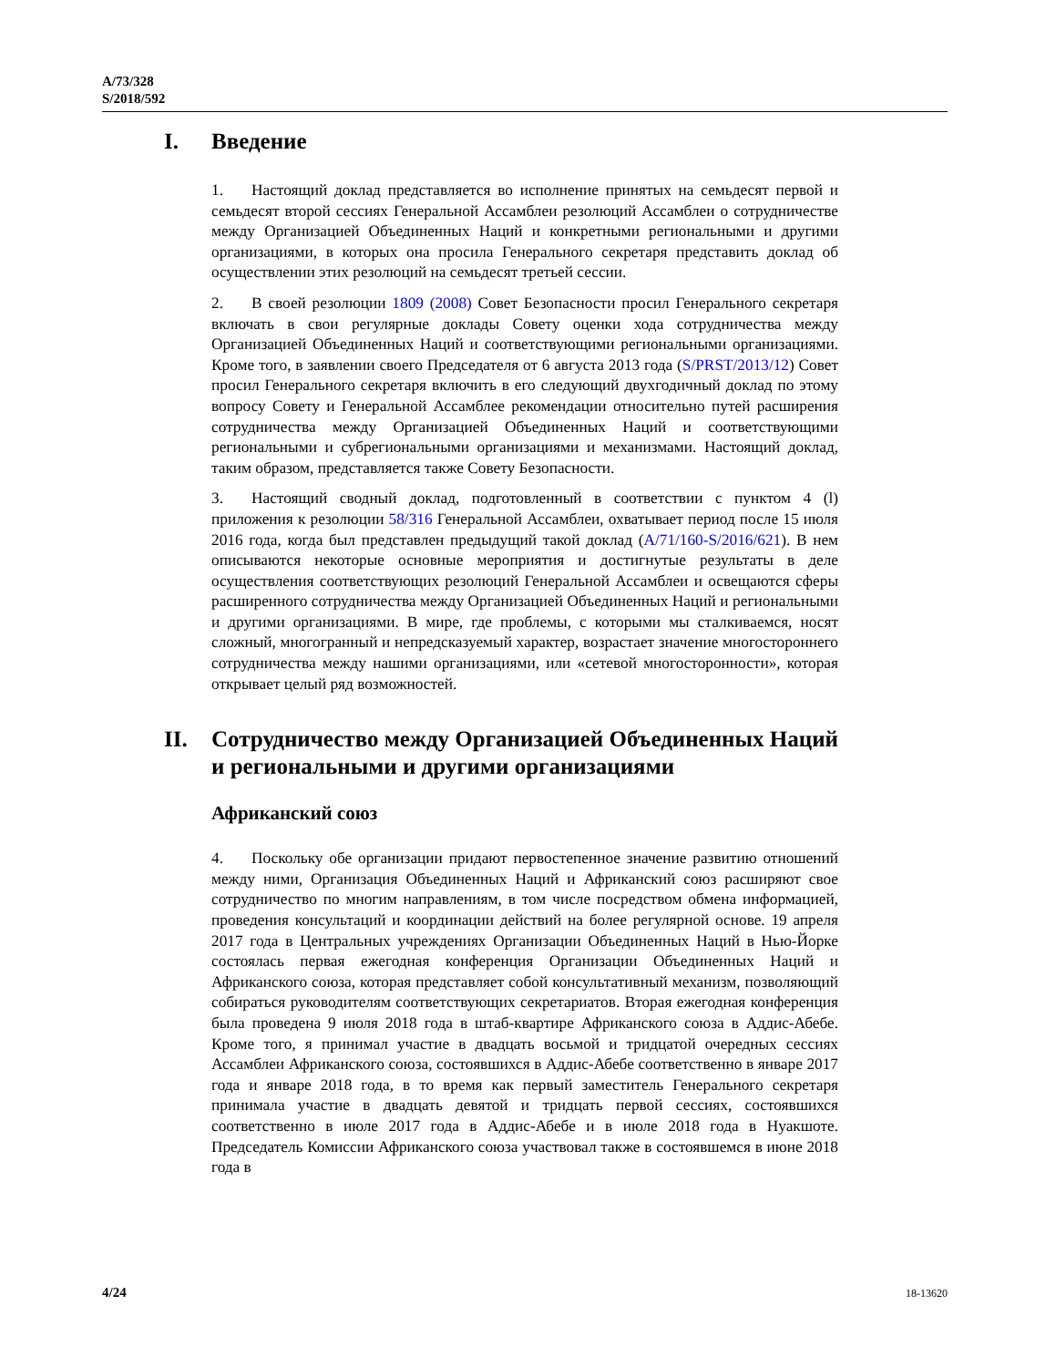A/73/328
S/2018/592
I. Введение
1. Настоящий доклад представляется во исполнение принятых на семьдесят первой и семьдесят второй сессиях Генеральной Ассамблеи резолюций Ассамблеи о сотрудничестве между Организацией Объединенных Наций и конкретными региональными и другими организациями, в которых она просила Генерального секретаря представить доклад об осуществлении этих резолюций на семьдесят третьей сессии.
2. В своей резолюции 1809 (2008) Совет Безопасности просил Генерального секретаря включать в свои регулярные доклады Совету оценки хода сотрудничества между Организацией Объединенных Наций и соответствующими региональными организациями. Кроме того, в заявлении своего Председателя от 6 августа 2013 года (S/PRST/2013/12) Совет просил Генерального секретаря включить в его следующий двухгодичный доклад по этому вопросу Совету и Генеральной Ассамблее рекомендации относительно путей расширения сотрудничества между Организацией Объединенных Наций и соответствующими региональными и субрегиональными организациями и механизмами. Настоящий доклад, таким образом, представляется также Совету Безопасности.
3. Настоящий сводный доклад, подготовленный в соответствии с пунктом 4 (l) приложения к резолюции 58/316 Генеральной Ассамблеи, охватывает период после 15 июля 2016 года, когда был представлен предыдущий такой доклад (A/71/160-S/2016/621). В нем описываются некоторые основные мероприятия и достигнутые результаты в деле осуществления соответствующих резолюций Генеральной Ассамблеи и освещаются сферы расширенного сотрудничества между Организацией Объединенных Наций и региональными и другими организациями. В мире, где проблемы, с которыми мы сталкиваемся, носят сложный, многогранный и непредсказуемый характер, возрастает значение многостороннего сотрудничества между нашими организациями, или «сетевой многосторонности», которая открывает целый ряд возможностей.
II. Сотрудничество между Организацией Объединенных Наций и региональными и другими организациями
Африканский союз
4. Поскольку обе организации придают первостепенное значение развитию отношений между ними, Организация Объединенных Наций и Африканский союз расширяют свое сотрудничество по многим направлениям, в том числе посредством обмена информацией, проведения консультаций и координации действий на более регулярной основе. 19 апреля 2017 года в Центральных учреждениях Организации Объединенных Наций в Нью-Йорке состоялась первая ежегодная конференция Организации Объединенных Наций и Африканского союза, которая представляет собой консультативный механизм, позволяющий собираться руководителям соответствующих секретариатов. Вторая ежегодная конференция была проведена 9 июля 2018 года в штаб-квартире Африканского союза в Аддис-Абебе. Кроме того, я принимал участие в двадцать восьмой и тридцатой очередных сессиях Ассамблеи Африканского союза, состоявшихся в Аддис-Абебе соответственно в январе 2017 года и январе 2018 года, в то время как первый заместитель Генерального секретаря принимала участие в двадцать девятой и тридцать первой сессиях, состоявшихся соответственно в июле 2017 года в Аддис-Абебе и в июле 2018 года в Нуакшоте. Председатель Комиссии Африканского союза участвовал также в состоявшемся в июне 2018 года в
4/24 18-13620